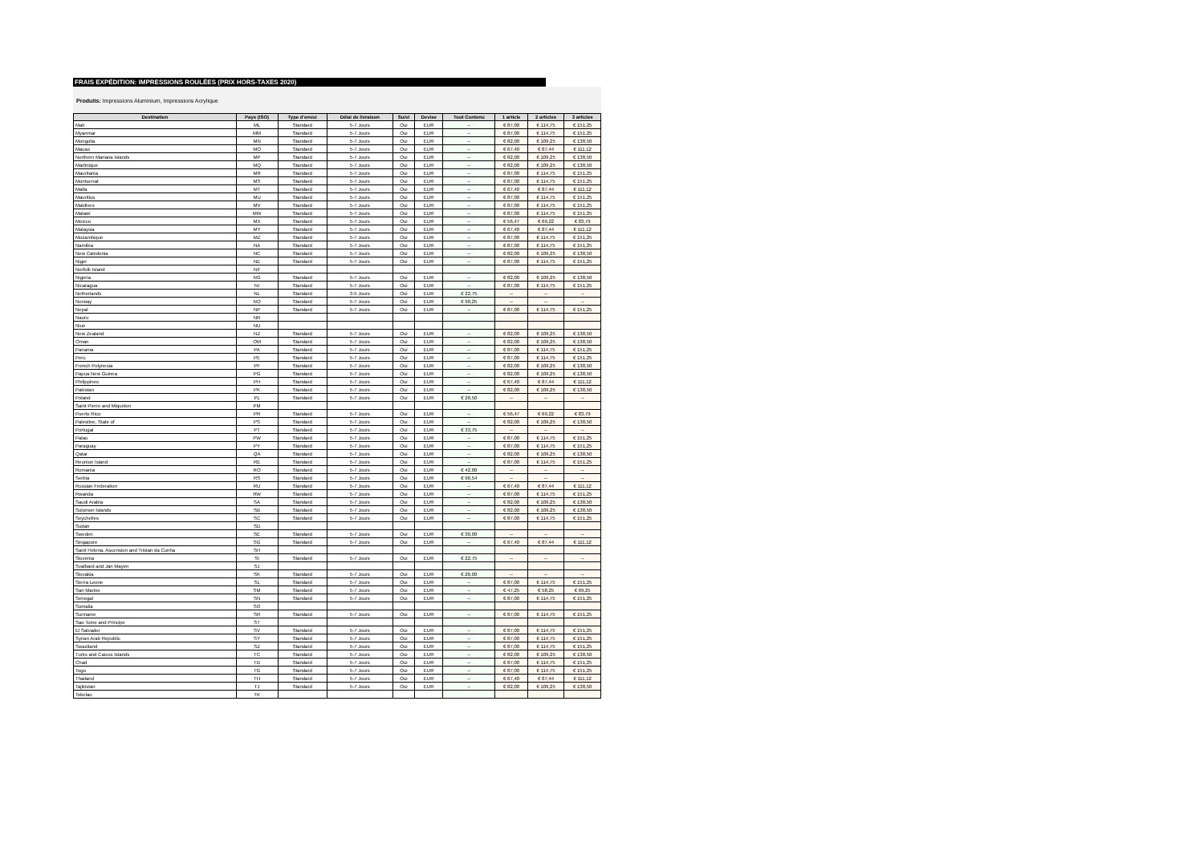FRAIS EXPÉDITION: IMPRESSIONS ROULÉES (PRIX HORS-TAXES 2020)
Produits: Impressions Aluminium, Impressions Acrylique
| Destination | Pays (ISO) | Type d'envoi | Délai de livraison | Suivi | Devise | Tout Contenu | 1 article | 2 articles | 3 articles |
| --- | --- | --- | --- | --- | --- | --- | --- | --- | --- |
| Mali | ML | Standard | 5-7 Jours | Oui | EUR | -- | € 87,00 | € 114,75 | € 151,25 |
| Myanmar | MM | Standard | 5-7 Jours | Oui | EUR | -- | € 87,00 | € 114,75 | € 151,25 |
| Mongolia | MN | Standard | 5-7 Jours | Oui | EUR | -- | € 82,00 | € 109,25 | € 138,50 |
| Macao | MO | Standard | 5-7 Jours | Oui | EUR | -- | € 67,40 | € 87,44 | € 111,12 |
| Northern Mariana Islands | MP | Standard | 5-7 Jours | Oui | EUR | -- | € 82,00 | € 109,25 | € 138,50 |
| Martinique | MQ | Standard | 5-7 Jours | Oui | EUR | -- | € 82,00 | € 109,25 | € 138,50 |
| Mauritania | MR | Standard | 5-7 Jours | Oui | EUR | -- | € 87,00 | € 114,75 | € 151,25 |
| Montserrat | MS | Standard | 5-7 Jours | Oui | EUR | -- | € 87,00 | € 114,75 | € 151,25 |
| Malta | MT | Standard | 5-7 Jours | Oui | EUR | -- | € 67,40 | € 87,44 | € 111,12 |
| Mauritius | MU | Standard | 5-7 Jours | Oui | EUR | -- | € 87,00 | € 114,75 | € 151,25 |
| Maldives | MV | Standard | 5-7 Jours | Oui | EUR | -- | € 87,00 | € 114,75 | € 151,25 |
| Malawi | MW | Standard | 5-7 Jours | Oui | EUR | -- | € 87,00 | € 114,75 | € 151,25 |
| Mexico | MX | Standard | 5-7 Jours | Oui | EUR | -- | € 56,47 | € 69,22 | € 83,79 |
| Malaysia | MY | Standard | 5-7 Jours | Oui | EUR | -- | € 67,40 | € 87,44 | € 111,12 |
| Mozambique | MZ | Standard | 5-7 Jours | Oui | EUR | -- | € 87,00 | € 114,75 | € 151,25 |
| Namibia | NA | Standard | 5-7 Jours | Oui | EUR | -- | € 87,00 | € 114,75 | € 151,25 |
| New Caledonia | NC | Standard | 5-7 Jours | Oui | EUR | -- | € 82,00 | € 109,25 | € 138,50 |
| Niger | NE | Standard | 5-7 Jours | Oui | EUR | -- | € 87,00 | € 114,75 | € 151,25 |
| Norfolk Island | NF | | | | | | | | |
| Nigeria | NG | Standard | 5-7 Jours | Oui | EUR | -- | € 82,00 | € 109,25 | € 138,50 |
| Nicaragua | NI | Standard | 5-7 Jours | Oui | EUR | -- | € 87,00 | € 114,75 | € 151,25 |
| Netherlands | NL | Standard | 3-5 Jours | Oui | EUR | € 22,75 | -- | -- | -- |
| Norway | NO | Standard | 5-7 Jours | Oui | EUR | € 90,25 | -- | -- | -- |
| Nepal | NP | Standard | 5-7 Jours | Oui | EUR | -- | € 87,00 | € 114,75 | € 151,25 |
| Nauru | NR | | | | | | | | |
| Niue | NU | | | | | | | | |
| New Zealand | NZ | Standard | 5-7 Jours | Oui | EUR | -- | € 82,00 | € 109,25 | € 138,50 |
| Oman | OM | Standard | 5-7 Jours | Oui | EUR | -- | € 82,00 | € 109,25 | € 138,50 |
| Panama | PA | Standard | 5-7 Jours | Oui | EUR | -- | € 87,00 | € 114,75 | € 151,25 |
| Peru | PE | Standard | 5-7 Jours | Oui | EUR | -- | € 87,00 | € 114,75 | € 151,25 |
| French Polynesia | PF | Standard | 5-7 Jours | Oui | EUR | -- | € 82,00 | € 109,25 | € 138,50 |
| Papua New Guinea | PG | Standard | 5-7 Jours | Oui | EUR | -- | € 82,00 | € 109,25 | € 138,50 |
| Philippines | PH | Standard | 5-7 Jours | Oui | EUR | -- | € 67,40 | € 87,44 | € 111,12 |
| Pakistan | PK | Standard | 5-7 Jours | Oui | EUR | -- | € 82,00 | € 109,25 | € 138,50 |
| Poland | PL | Standard | 5-7 Jours | Oui | EUR | € 26,50 | -- | -- | -- |
| Saint Pierre and Miquelon | PM | | | | | | | | |
| Puerto Rico | PR | Standard | 5-7 Jours | Oui | EUR | -- | € 56,47 | € 69,22 | € 83,79 |
| Palestine, State of | PS | Standard | 5-7 Jours | Oui | EUR | -- | € 82,00 | € 109,25 | € 138,50 |
| Portugal | PT | Standard | 5-7 Jours | Oui | EUR | € 33,75 | -- | -- | -- |
| Palau | PW | Standard | 5-7 Jours | Oui | EUR | -- | € 87,00 | € 114,75 | € 151,25 |
| Paraguay | PY | Standard | 5-7 Jours | Oui | EUR | -- | € 87,00 | € 114,75 | € 151,25 |
| Qatar | QA | Standard | 5-7 Jours | Oui | EUR | -- | € 82,00 | € 109,25 | € 138,50 |
| Reunion Island | RE | Standard | 5-7 Jours | Oui | EUR | -- | € 87,00 | € 114,75 | € 151,25 |
| Romania | RO | Standard | 5-7 Jours | Oui | EUR | € 42,00 | -- | -- | -- |
| Serbia | RS | Standard | 5-7 Jours | Oui | EUR | € 96,54 | -- | -- | -- |
| Russian Federation | RU | Standard | 5-7 Jours | Oui | EUR | -- | € 67,40 | € 87,44 | € 111,12 |
| Rwanda | RW | Standard | 5-7 Jours | Oui | EUR | -- | € 87,00 | € 114,75 | € 151,25 |
| Saudi Arabia | SA | Standard | 5-7 Jours | Oui | EUR | -- | € 82,00 | € 109,25 | € 138,50 |
| Solomon Islands | SB | Standard | 5-7 Jours | Oui | EUR | -- | € 82,00 | € 109,25 | € 138,50 |
| Seychelles | SC | Standard | 5-7 Jours | Oui | EUR | -- | € 87,00 | € 114,75 | € 151,25 |
| Sudan | SD | | | | | | | | |
| Sweden | SE | Standard | 5-7 Jours | Oui | EUR | € 30,00 | -- | -- | -- |
| Singapore | SG | Standard | 5-7 Jours | Oui | EUR | -- | € 67,40 | € 87,44 | € 111,12 |
| Saint Helena, Ascension and Tristan da Cunha | SH | | | | | | | | |
| Slovenia | SI | Standard | 5-7 Jours | Oui | EUR | € 22,75 | -- | -- | -- |
| Svalbard and Jan Mayen | SJ | | | | | | | | |
| Slovakia | SK | Standard | 5-7 Jours | Oui | EUR | € 26,00 | -- | -- | -- |
| Sierra Leone | SL | Standard | 5-7 Jours | Oui | EUR | -- | € 87,00 | € 114,75 | € 151,25 |
| San Marino | SM | Standard | 5-7 Jours | Oui | EUR | -- | € 47,25 | € 58,25 | € 69,25 |
| Senegal | SN | Standard | 5-7 Jours | Oui | EUR | -- | € 87,00 | € 114,75 | € 151,25 |
| Somalia | SO | | | | | | | | |
| Suriname | SR | Standard | 5-7 Jours | Oui | EUR | -- | € 87,00 | € 114,75 | € 151,25 |
| Sao Tome and Principe | ST | | | | | | | | |
| El Salvador | SV | Standard | 5-7 Jours | Oui | EUR | -- | € 87,00 | € 114,75 | € 151,25 |
| Syrian Arab Republic | SY | Standard | 5-7 Jours | Oui | EUR | -- | € 87,00 | € 114,75 | € 151,25 |
| Swaziland | SZ | Standard | 5-7 Jours | Oui | EUR | -- | € 87,00 | € 114,75 | € 151,25 |
| Turks and Caicos Islands | TC | Standard | 5-7 Jours | Oui | EUR | -- | € 82,00 | € 109,25 | € 138,50 |
| Chad | TD | Standard | 5-7 Jours | Oui | EUR | -- | € 87,00 | € 114,75 | € 151,25 |
| Togo | TG | Standard | 5-7 Jours | Oui | EUR | -- | € 87,00 | € 114,75 | € 151,25 |
| Thailand | TH | Standard | 5-7 Jours | Oui | EUR | -- | € 67,40 | € 87,44 | € 111,12 |
| Tajikistan | TJ | Standard | 5-7 Jours | Oui | EUR | -- | € 82,00 | € 109,25 | € 138,50 |
| Tokelau | TK | | | | | | | | |